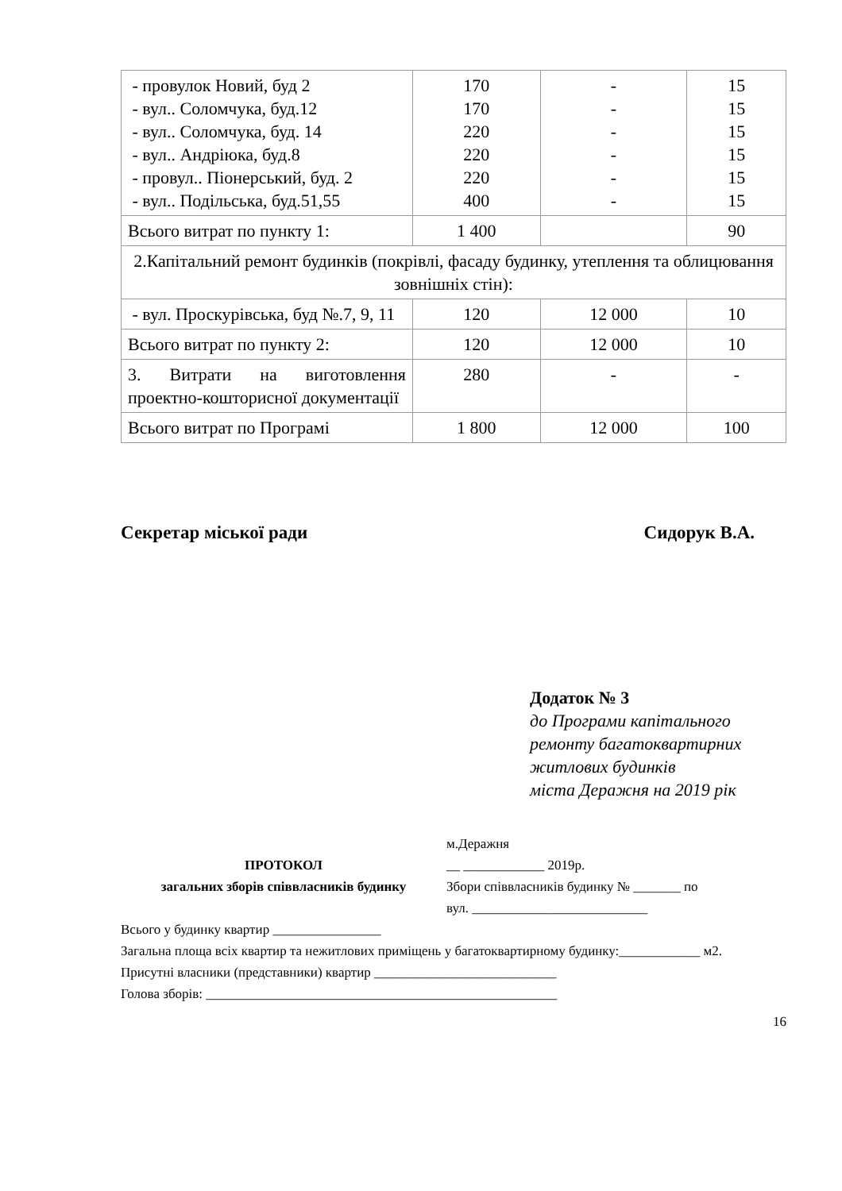| - провулок Новий, буд 2 - вул.. Соломчука, буд.12 - вул.. Соломчука, буд. 14 - вул.. Андріюка, буд.8 - провул.. Піонерський, буд. 2 - вул.. Подільська, буд.51,55 | 170 170 220 220 220 400 | - - - - - - | 15 15 15 15 15 15 |
| Всього витрат по пункту 1: | 1 400 | | 90 |
| 2.Капітальний ремонт будинків (покрівлі, фасаду будинку, утеплення та облицювання зовнішніх стін): | | | |
| - вул. Проскурівська, буд №.7, 9, 11 | 120 | 12 000 | 10 |
| Всього витрат по пункту 2: | 120 | 12 000 | 10 |
| 3. Витрати на виготовлення проектно-кошторисної документації | 280 | - | - |
| Всього витрат по Програмі | 1 800 | 12 000 | 100 |
Секретар міської ради Сидорук В.А.
Додаток № 3
до Програми капітального
ремонту багатоквартирних
житлових будинків
міста Деражня на 2019 рік
ПРОТОКОЛ
загальних зборів співвласників будинку
м.Деражня
__ ____________ 2019р.
Збори співвласників будинку № _______ по
вул. __________________________
Всього у будинку квартир ________________
Загальна площа всіх квартир та нежитлових приміщень у багатоквартирному будинку:____________ м2.
Присутні власники (представники) квартир ___________________________
Голова зборів: ____________________________________________________
16